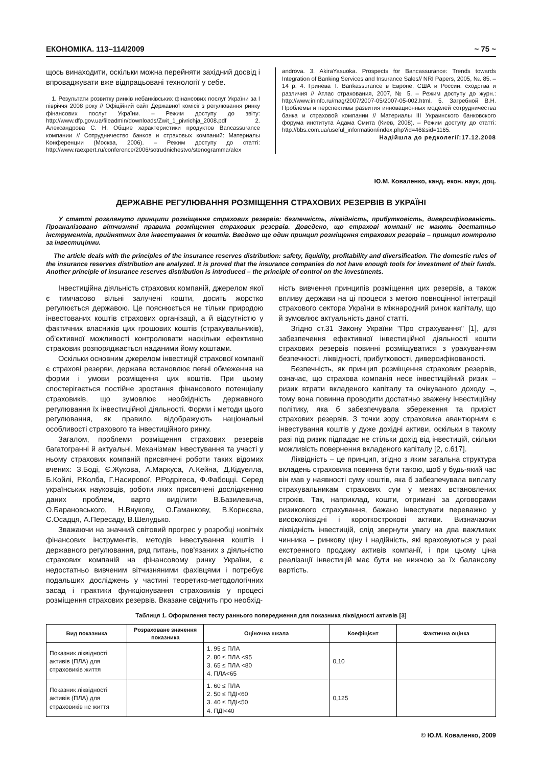ЕКОНОМІКА. 113–114/2009 ~ 75 ~
щось винаходити, оскільки можна перейняти західний досвід і впроваджувати вже відпрацьовані технології у себе.
1. Результати розвитку ринків небанківських фінансових послуг України за I півріччя 2008 року // Офіційний сайт Державної комісії з регулювання ринку фінансових послуг України. – Режим доступу до звіту: http://www.dfp.gov.ua/fileadmin/downloads/Zwit_1_pivrichja_2008.pdf 2. Александрова С. Н. Общие характеристики продуктов Bancassurance компании // Сотрудничество банков и страховых компаний: Материалы Конференции (Москва, 2006). – Режим доступу до статті: http://www.raexpert.ru/conference/2006/sotrudnichestvo/stenogramma/alex
androva. 3. AkiraYasuoka. Prospects for Bancassurance: Trends towards Integration of Banking Services and Insurance Sales// NRI Papers, 2005, №. 85. – 14 р. 4. Гринева Т. Bankassurance в Европе, США и России: сходства и различия // Атлас страхования, 2007, № 5. – Режим доступу до журн.: http://www.ininfo.ru/mag/2007/2007-05/2007-05-002.html. 5. Загребной В.Н. Проблемы и перспективы развития инновационных моделей сотрудничества банка и страховой компании // Материалы III Украинского банковского форума института Адама Смита (Киев, 2008). – Режим доступу до статті: http://bbs.com.ua/useful_information/index.php?id=46&sid=1165.
Надійшла до редколегії:17.12.2008
Ю.М. Коваленко, канд. екон. наук, доц.
ДЕРЖАВНЕ РЕГУЛЮВАННЯ РОЗМІЩЕННЯ СТРАХОВИХ РЕЗЕРВІВ В УКРАЇНІ
У статті розглянуто принципи розміщення страхових резервів: безпечність, ліквідність, прибутковість, диверсифікованість. Проаналізовано вітчизняні правила розміщення страхових резервів. Доведено, що страхові компанії не мають достатньо інструментів, прийнятних для інвестування їх коштів. Введено ще один принцип розміщення страхових резервів – принцип контролю за інвестиціями.
The article deals with the principles of the insurance reserves distribution: safety, liquidity, profitability and diversification. The domestic rules of the insurance reserves distribution are analyzed. It is proved that the insurance companies do not have enough tools for investment of their funds. Another principle of insurance reserves distribution is introduced – the principle of control on the investments.
Інвестиційна діяльність страхових компаній, джерелом якої є тимчасово вільні залучені кошти, досить жорстко регулюється державою. Це пояснюється не тільки природою інвестованих коштів страхових організації, а й відсутністю у фактичних власників цих грошових коштів (страхувальників), об'єктивної можливості контролювати наскільки ефективно страховик розпоряджається наданими йому коштами.
Оскільки основним джерелом інвестицій страхової компанії є страхові резерви, держава встановлює певні обмеження на форми і умови розміщення цих коштів. При цьому спостерігається постійне зростання фінансового потенціалу страховиків, що зумовлює необхідність державного регулювання їх інвестиційної діяльності. Форми і методи цього регулювання, як правило, відображують національні особливості страхового та інвестиційного ринку.
Загалом, проблеми розміщення страхових резервів багатогранні й актуальні. Механізмам інвестування та участі у ньому страхових компаній присвячені роботи таких відомих вчених: З.Боді, Є.Жукова, А.Маркуса, А.Кейна, Д.Кідуелла, Б.Койлі, Р.Колба, Г.Насирової, Р.Родрігеса, Ф.Фабоцці. Серед українських науковців, роботи яких присвячені дослідженню даних проблем, варто виділити В.Базилевича, О.Барановського, Н.Внукову, О.Гаманкову, В.Корнєєва, С.Осадця, А.Пересаду, В.Шелудько.
Зважаючи на значний світовий прогрес у розробці новітніх фінансових інструментів, методів інвестування коштів і державного регулювання, ряд питань, пов'язаних з діяльністю страхових компаній на фінансовому ринку України, є недостатньо вивченим вітчизняними фахівцями і потребує подальших досліджень у частині теоретико-методологічних засад і практики функціонування страховиків у процесі розміщення страхових резервів. Вказане свідчить про необхід-
ність вивчення принципів розміщення цих резервів, а також впливу держави на ці процеси з метою повноцінної інтеграції страхового сектора України в міжнародний ринок капіталу, що й зумовлює актуальність даної статті.
Згідно ст.31 Закону України "Про страхування" [1], для забезпечення ефективної інвестиційної діяльності кошти страхових резервів повинні розміщуватися з урахуванням безпечності, ліквідності, прибутковості, диверсифікованості.
Безпечність, як принцип розміщення страхових резервів, означає, що страхова компанія несе інвестиційний ризик – ризик втрати вкладеного капіталу та очікуваного доходу –, тому вона повинна проводити достатньо зважену інвестиційну політику, яка б забезпечувала збереження та приріст страхових резервів. З точки зору страховика авантюрним є інвестування коштів у дуже дохідні активи, оскільки в такому разі під ризик підпадає не стільки дохід від інвестицій, скільки можливість повернення вкладеного капіталу [2, с.617].
Ліквідність – це принцип, згідно з яким загальна структура вкладень страховика повинна бути такою, щоб у будь-який час він мав у наявності суму коштів, яка б забезпечувала виплату страхувальникам страхових сум у межах встановлених строків. Так, наприклад, кошти, отримані за договорами ризикового страхування, бажано інвестувати переважно у високоліквідні і короткострокові активи. Визначаючи ліквідність інвестицій, слід звернути увагу на два важливих чинника – ринкову ціну і надійність, які враховуються у разі екстренного продажу активів компанії, і при цьому ціна реалізації інвестицій має бути не нижчою за їх балансову вартість.
Таблиця 1. Оформлення тесту раннього попередження для показника ліквідності активів [3]
| Вид показника | Розраховане значення показника | Оціночна шкала | Коефіцієнт | Фактична оцінка |
| --- | --- | --- | --- | --- |
| Показник ліквідності активів (ПЛА) для страховиків життя | | 1. 95 ≤ ПЛА 2. 80 ≤ ПЛА <95 3. 65 ≤ ПЛА <80 4. ПЛА<65 | 0,10 | |
| Показник ліквідності активів (ПЛА) для страховиків не життя | | 1. 60 ≤ ПЛА 2. 50 ≤ ПДІ<60 3. 40 ≤ ПДІ<50 4. ПДІ<40 | 0,125 | |
© Ю.М. Коваленко, 2009